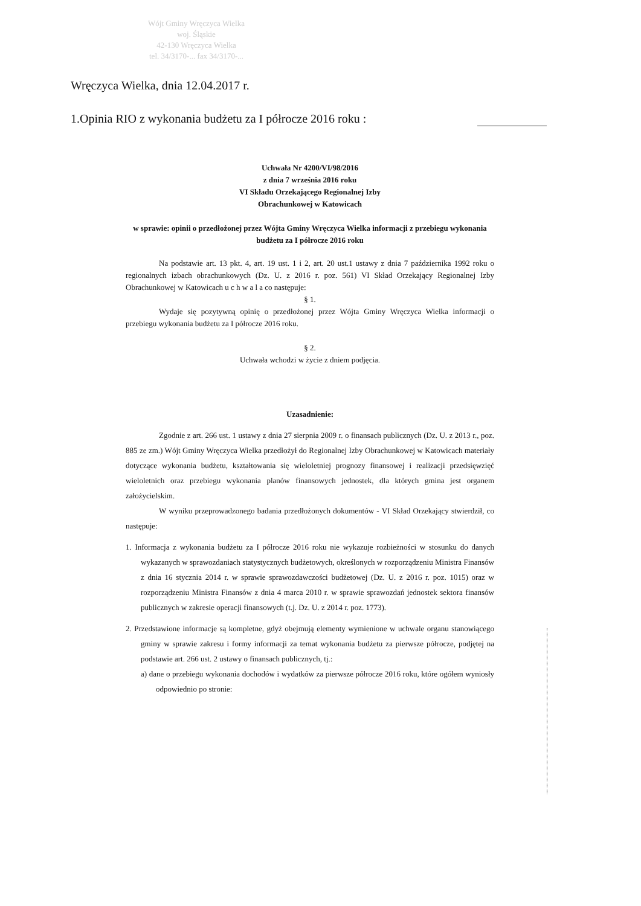Wójt Gminy Wręczyca Wielka
woj. Śląskie
42-130 Wręczyca Wielka
tel. 34/3170-... fax 34/3170-...
Wręczyca Wielka, dnia 12.04.2017 r.
1.Opinia RIO z wykonania budżetu za I półrocze 2016 roku :
Uchwała Nr 4200/VI/98/2016
z dnia 7 września 2016 roku
VI Składu Orzekającego Regionalnej Izby
Obrachunkowej w Katowicach
w sprawie: opinii o przedłożonej przez Wójta Gminy Wręczyca Wielka informacji z przebiegu wykonania budżetu za I półrocze 2016 roku
Na podstawie art. 13 pkt. 4, art. 19 ust. 1 i 2, art. 20 ust.1 ustawy z dnia 7 października 1992 roku o regionalnych izbach obrachunkowych (Dz. U. z 2016 r. poz. 561) VI Skład Orzekający Regionalnej Izby Obrachunkowej w Katowicach u c h w a l a co następuje:
§ 1.
Wydaje się pozytywną opinię o przedłożonej przez Wójta Gminy Wręczyca Wielka informacji o przebiegu wykonania budżetu za I półrocze 2016 roku.
§ 2.
Uchwała wchodzi w życie z dniem podjęcia.
Uzasadnienie:
Zgodnie z art. 266 ust. 1 ustawy z dnia 27 sierpnia 2009 r. o finansach publicznych (Dz. U. z 2013 r., poz. 885 ze zm.) Wójt Gminy Wręczyca Wielka przedłożył do Regionalnej Izby Obrachunkowej w Katowicach materiały dotyczące wykonania budżetu, kształtowania się wieloletniej prognozy finansowej i realizacji przedsięwzięć wieloletnich oraz przebiegu wykonania planów finansowych jednostek, dla których gmina jest organem założycielskim.
W wyniku przeprowadzonego badania przedłożonych dokumentów - VI Skład Orzekający stwierdził, co następuje:
1. Informacja z wykonania budżetu za I półrocze 2016 roku nie wykazuje rozbieżności w stosunku do danych wykazanych w sprawozdaniach statystycznych budżetowych, określonych w rozporządzeniu Ministra Finansów z dnia 16 stycznia 2014 r. w sprawie sprawozdawczości budżetowej (Dz. U. z 2016 r. poz. 1015) oraz w rozporządzeniu Ministra Finansów z dnia 4 marca 2010 r. w sprawie sprawozdań jednostek sektora finansów publicznych w zakresie operacji finansowych (t.j. Dz. U. z 2014 r. poz. 1773).
2. Przedstawione informacje są kompletne, gdyż obejmują elementy wymienione w uchwale organu stanowiącego gminy w sprawie zakresu i formy informacji za temat wykonania budżetu za pierwsze półrocze, podjętej na podstawie art. 266 ust. 2 ustawy o finansach publicznych, tj.:
a) dane o przebiegu wykonania dochodów i wydatków za pierwsze półrocze 2016 roku, które ogółem wyniosły odpowiednio po stronie: